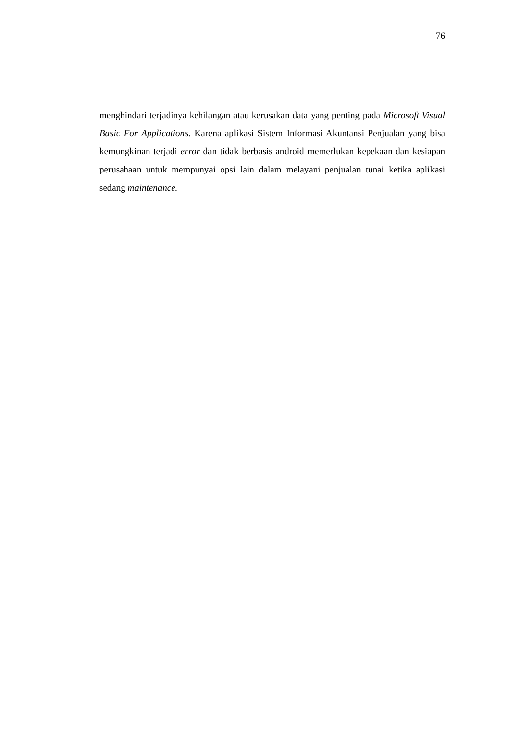76
menghindari terjadinya kehilangan atau kerusakan data yang penting pada Microsoft Visual Basic For Applications. Karena aplikasi Sistem Informasi Akuntansi Penjualan yang bisa kemungkinan terjadi error dan tidak berbasis android memerlukan kepekaan dan kesiapan perusahaan untuk mempunyai opsi lain dalam melayani penjualan tunai ketika aplikasi sedang maintenance.